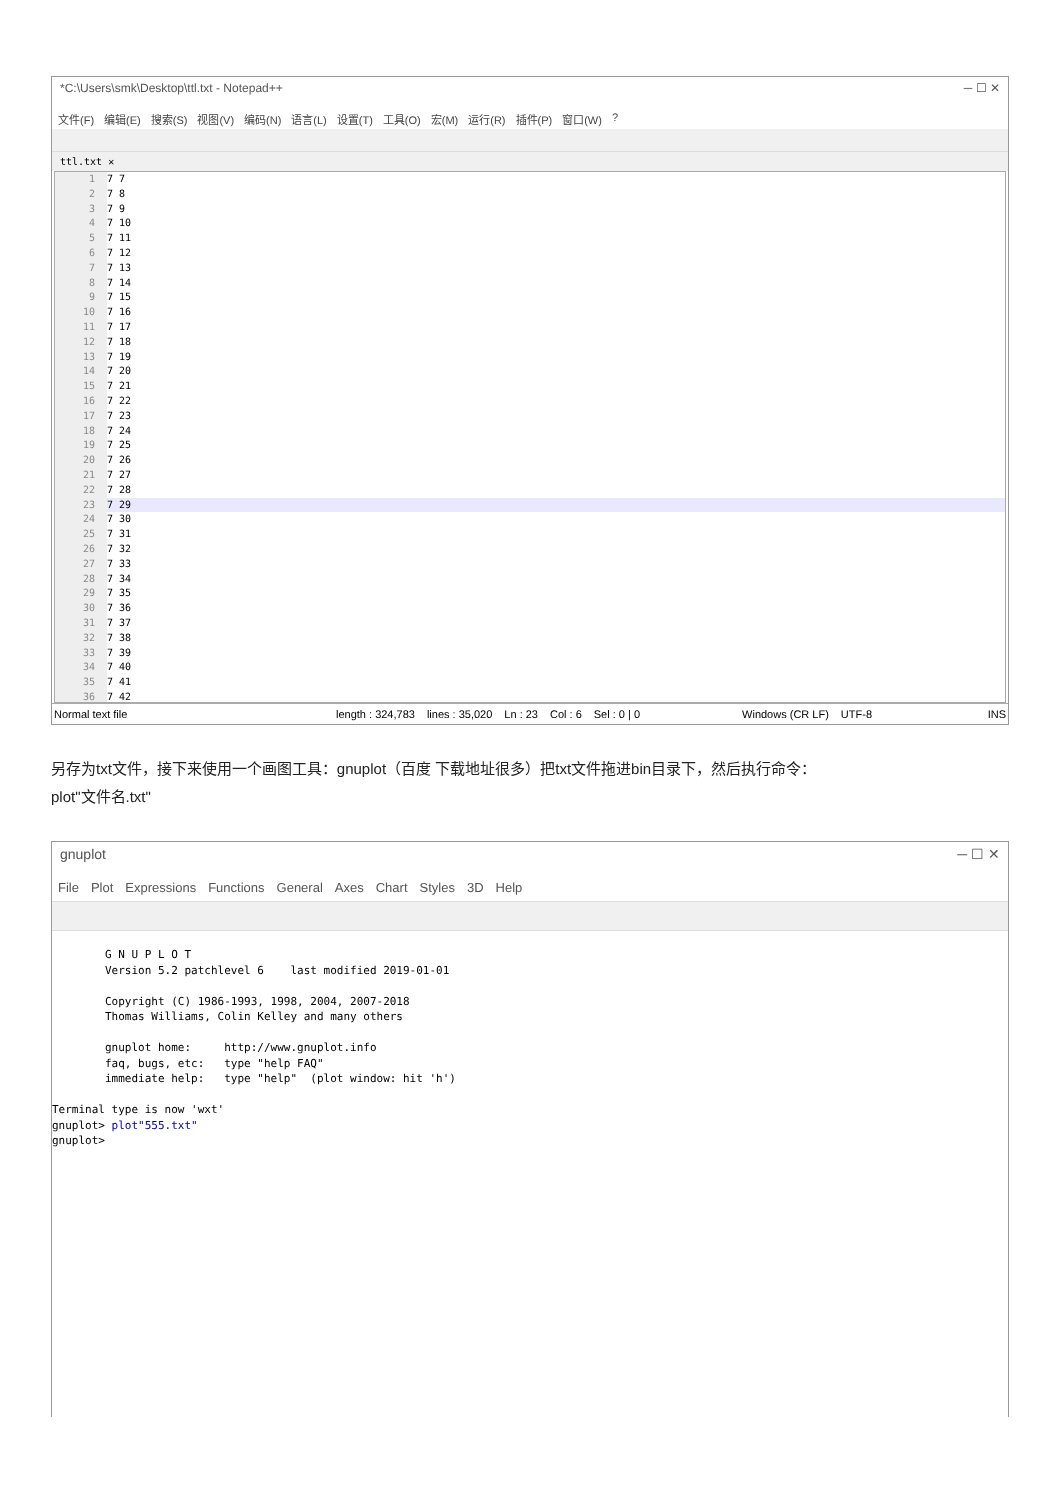*C:\Users\smk\Desktop\ttl.txt - Notepad++ ─ ☐ ✕
文件(F) 编辑(E) 搜索(S) 视图(V) 编码(N) 语言(L) 设置(T) 工具(O) 宏(M) 运行(R) 插件(P) 窗口(W)?
ttl.txt ✕
1 7 7
2 7 8
3 7 9
4 7 10
5 7 11
6 7 12
7 7 13
8 7 14
9 7 15
10 7 16
11 7 17
12 7 18
13 7 19
14 7 20
15 7 21
16 7 22
17 7 23
18 7 24
19 7 25
20 7 26
21 7 27
22 7 28
23 7 29
24 7 30
25 7 31
26 7 32
27 7 33
28 7 34
29 7 35
30 7 36
31 7 37
32 7 38
33 7 39
34 7 40
35 7 41
36 7 42
Normal text file length : 324,783 lines : 35,020 Ln : 23 Col : 6 Sel : 0 | 0 Windows (CR LF) UTF-8 INS
另存为txt文件，接下来使用一个画图工具：gnuplot（百度 下载地址很多）把txt文件拖进bin目录下，然后执行命令：
plot"文件名.txt"
gnuplot ─ ☐ ✕
File Plot Expressions Functions General Axes Chart Styles 3D Help
        G N U P L O T
        Version 5.2 patchlevel 6    last modified 2019-01-01

        Copyright (C) 1986-1993, 1998, 2004, 2007-2018
        Thomas Williams, Colin Kelley and many others

        gnuplot home:     http://www.gnuplot.info
        faq, bugs, etc:   type "help FAQ"
        immediate help:   type "help"  (plot window: hit 'h')

Terminal type is now 'wxt'
gnuplot> plot"555.txt"
gnuplot>